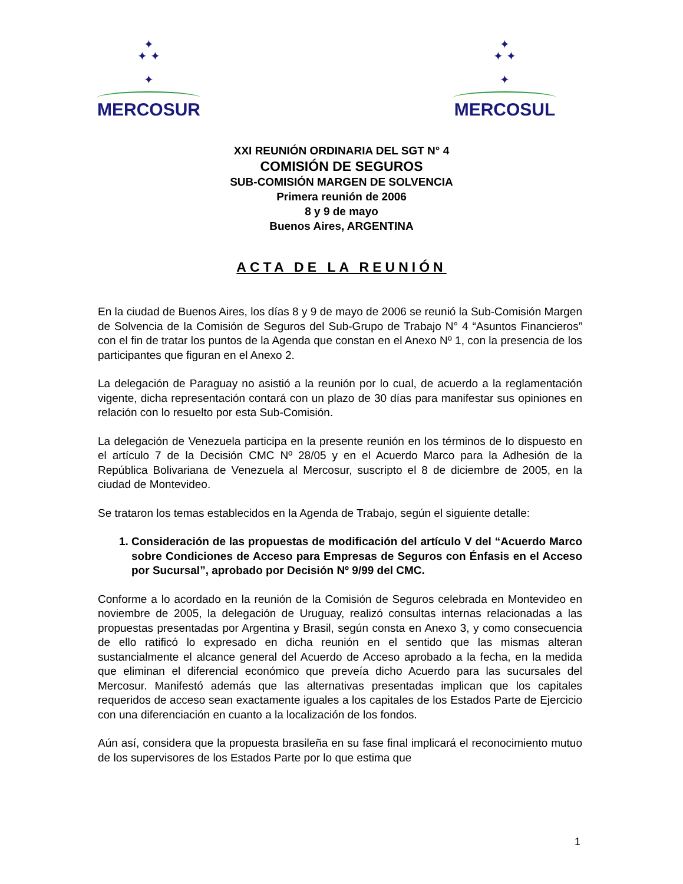✦
✦ ✦
✦
MERCOSUR
✦
✦ ✦
✦
MERCOSUL
XXI REUNIÓN ORDINARIA DEL SGT N° 4
COMISIÓN DE SEGUROS
SUB-COMISIÓN MARGEN DE SOLVENCIA
Primera reunión de 2006
8 y 9 de mayo
Buenos Aires, ARGENTINA
ACTA DE LA REUNIÓN
En la ciudad de Buenos Aires, los días 8 y 9 de mayo de 2006 se reunió la Sub-Comisión Margen de Solvencia de la Comisión de Seguros del Sub-Grupo de Trabajo N° 4 “Asuntos Financieros” con el fin de tratar los puntos de la Agenda que constan en el Anexo Nº 1, con la presencia de los participantes que figuran en el Anexo 2.
La delegación de Paraguay no asistió a la reunión por lo cual, de acuerdo a la reglamentación vigente, dicha representación contará con un plazo de 30 días para manifestar sus opiniones en relación con lo resuelto por esta Sub-Comisión.
La delegación de Venezuela participa en la presente reunión en los términos de lo dispuesto en el artículo 7 de la Decisión CMC Nº 28/05 y en el Acuerdo Marco para la Adhesión de la República Bolivariana de Venezuela al Mercosur, suscripto el 8 de diciembre de 2005, en la ciudad de Montevideo.
Se trataron los temas establecidos en la Agenda de Trabajo, según el siguiente detalle:
1. Consideración de las propuestas de modificación del artículo V del “Acuerdo Marco sobre Condiciones de Acceso para Empresas de Seguros con Énfasis en el Acceso por Sucursal”, aprobado por Decisión Nº 9/99 del CMC.
Conforme a lo acordado en la reunión de la Comisión de Seguros celebrada en Montevideo en noviembre de 2005, la delegación de Uruguay, realizó consultas internas relacionadas a las propuestas presentadas por Argentina y Brasil, según consta en Anexo 3, y como consecuencia de ello ratificó lo expresado en dicha reunión en el sentido que las mismas alteran sustancialmente el alcance general del Acuerdo de Acceso aprobado a la fecha, en la medida que eliminan el diferencial económico que preveía dicho Acuerdo para las sucursales del Mercosur. Manifestó además que las alternativas presentadas implican que los capitales requeridos de acceso sean exactamente iguales a los capitales de los Estados Parte de Ejercicio con una diferenciación en cuanto a la localización de los fondos.
Aún así, considera que la propuesta brasileña en su fase final implicará el reconocimiento mutuo de los supervisores de los Estados Parte por lo que estima que
1